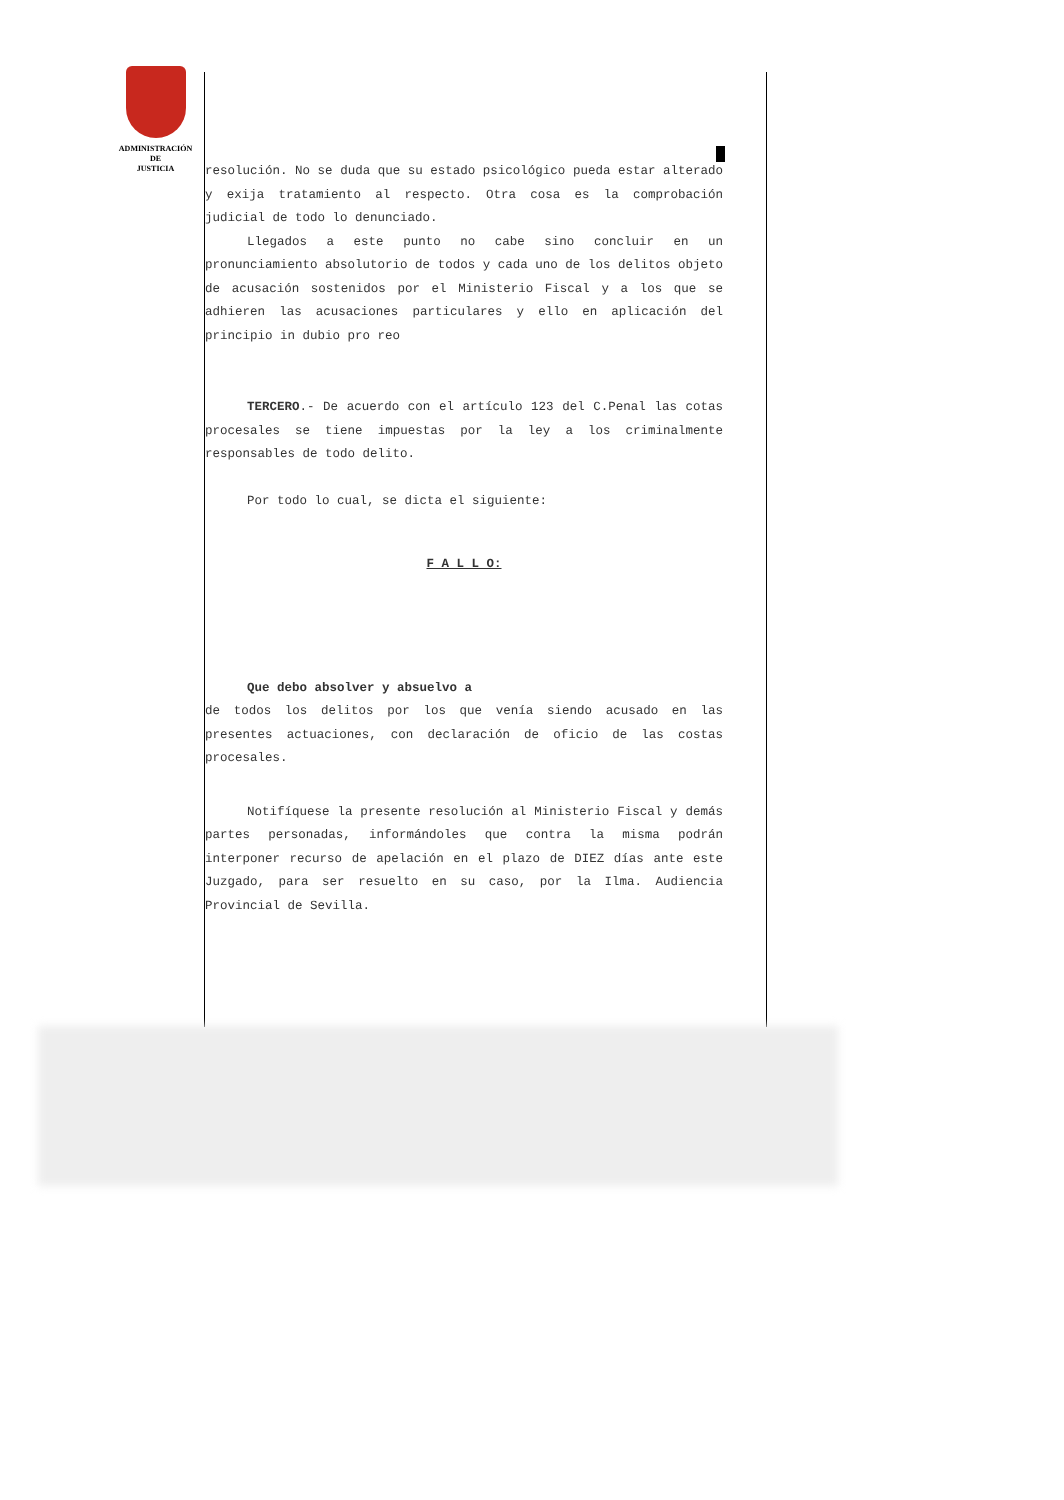ADMINISTRACIÓN
DE
JUSTICIA
resolución. No se duda que su estado psicológico pueda estar alterado y exija tratamiento al respecto. Otra cosa es la comprobación judicial de todo lo denunciado.
Llegados a este punto no cabe sino concluir en un pronunciamiento absolutorio de todos y cada uno de los delitos objeto de acusación sostenidos por el Ministerio Fiscal y a los que se adhieren las acusaciones particulares y ello en aplicación del principio in dubio pro reo
TERCERO.- De acuerdo con el artículo 123 del C.Penal las cotas procesales se tiene impuestas por la ley a los criminalmente responsables de todo delito.
Por todo lo cual, se dicta el siguiente:
F A L L O:
Que debo absolver y absuelvo a
de todos los delitos por los que venía siendo acusado en las presentes actuaciones, con declaración de oficio de las costas procesales.
Notifíquese la presente resolución al Ministerio Fiscal y demás partes personadas, informándoles que contra la misma podrán interponer recurso de apelación en el plazo de DIEZ días ante este Juzgado, para ser resuelto en su caso, por la Ilma. Audiencia Provincial de Sevilla.